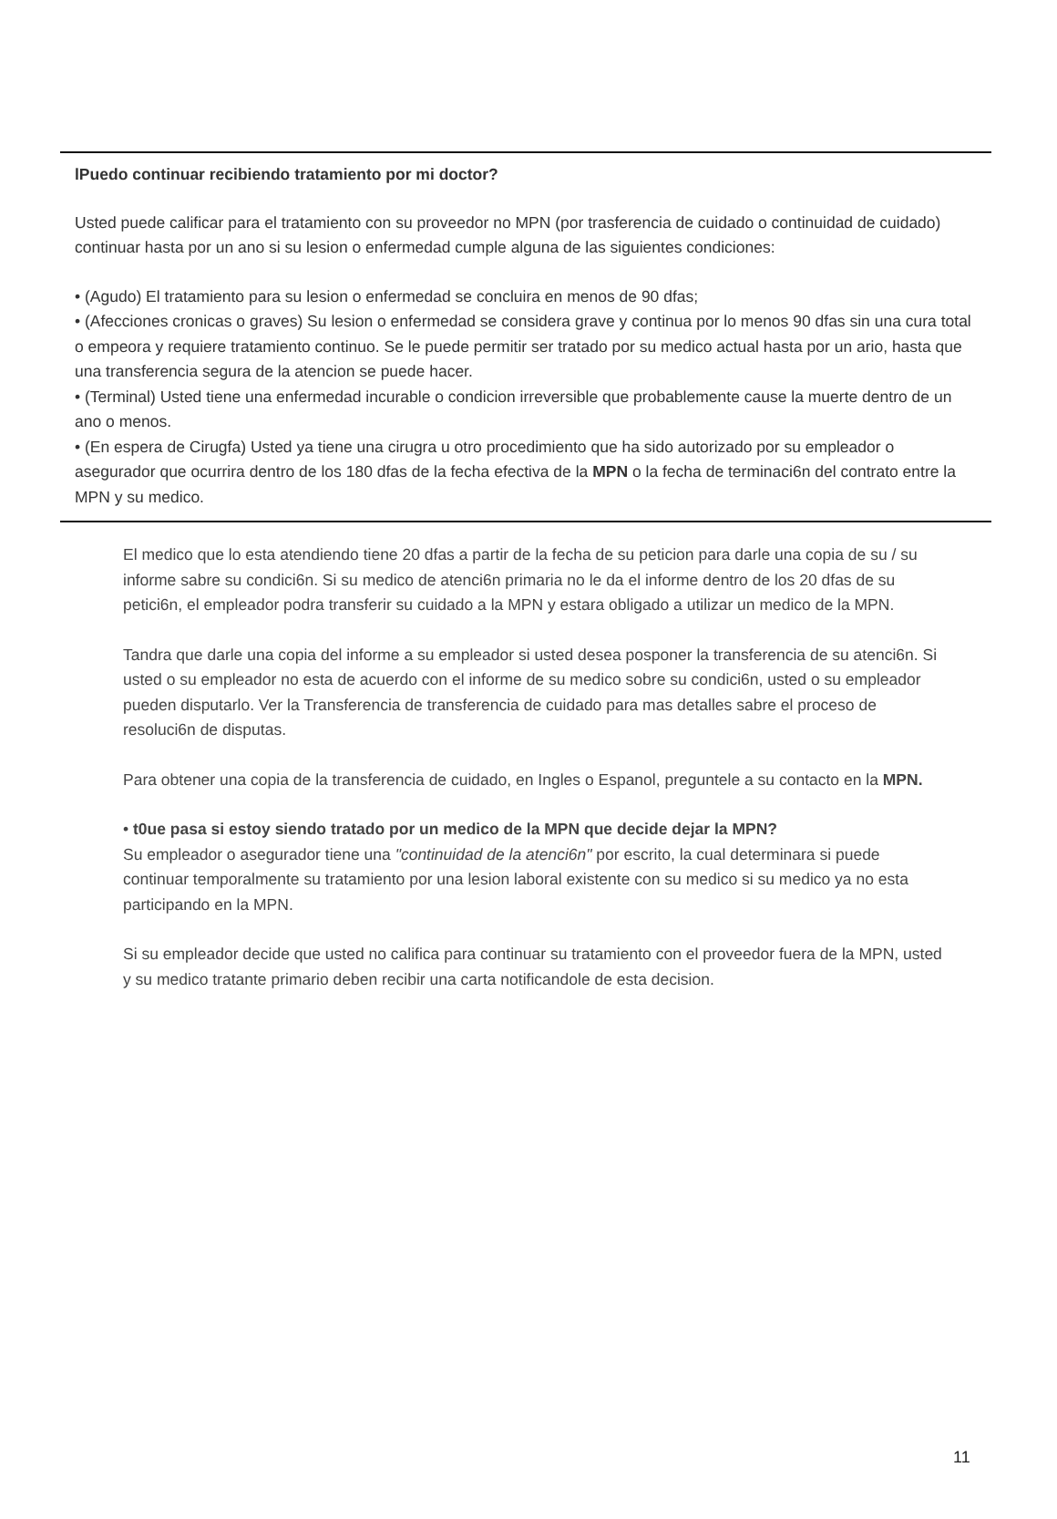lPuedo continuar recibiendo tratamiento por mi doctor?
Usted puede calificar para el tratamiento con su proveedor no MPN (por trasferencia de cuidado o continuidad de cuidado) continuar hasta por un ano si su lesion o enfermedad cumple alguna de las siguientes condiciones:
• (Agudo) El tratamiento para su lesion o enfermedad se concluira en menos de 90 dfas;
• (Afecciones cronicas o graves) Su lesion o enfermedad se considera grave y continua por lo menos 90 dfas sin una cura total o empeora y requiere tratamiento continuo. Se le puede permitir ser tratado por su medico actual hasta por un ario, hasta que una transferencia segura de la atencion se puede hacer.
• (Terminal) Usted tiene una enfermedad incurable o condicion irreversible que probablemente cause la muerte dentro de un ano o menos.
• (En espera de Cirugfa) Usted ya tiene una cirugra u otro procedimiento que ha sido autorizado por su empleador o asegurador que ocurrira dentro de los 180 dfas de la fecha efectiva de la MPN o la fecha de terminaci6n del contrato entre la MPN y su medico.
El medico que lo esta atendiendo tiene 20 dfas a partir de la fecha de su peticion para darle una copia de su / su informe sabre su condici6n. Si su medico de atenci6n primaria no le da el informe dentro de los 20 dfas de su petici6n, el empleador podra transferir su cuidado a la MPN y estara obligado a utilizar un medico de la MPN.
Tandra que darle una copia del informe a su empleador si usted desea posponer la transferencia de su atenci6n. Si usted o su empleador no esta de acuerdo con el informe de su medico sobre su condici6n, usted o su empleador pueden disputarlo. Ver la Transferencia de transferencia de cuidado para mas detalles sabre el proceso de resoluci6n de disputas.
Para obtener una copia de la transferencia de cuidado, en Ingles o Espanol, preguntele a su contacto en la MPN.
• t0ue pasa si estoy siendo tratado por un medico de la MPN que decide dejar la MPN?
Su empleador o asegurador tiene una "continuidad de la atenci6n" por escrito, la cual determinara si puede continuar temporalmente su tratamiento por una lesion laboral existente con su medico si su medico ya no esta participando en la MPN.
Si su empleador decide que usted no califica para continuar su tratamiento con el proveedor fuera de la MPN, usted y su medico tratante primario deben recibir una carta notificandole de esta decision.
11